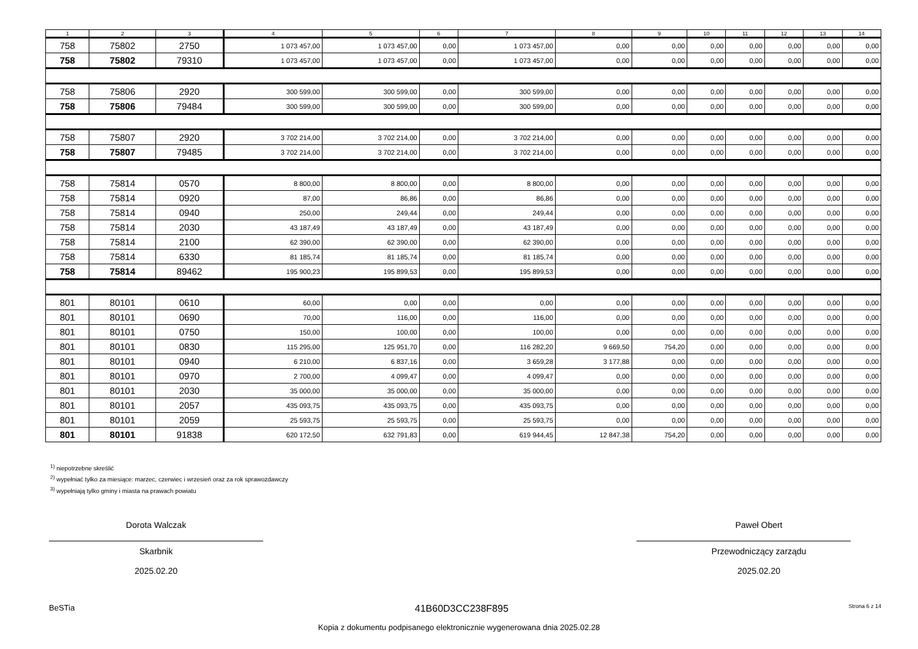| 1 | 2 | 3 | 4 | 5 | 6 | 7 | 8 | 9 | 10 | 11 | 12 | 13 | 14 |
| --- | --- | --- | --- | --- | --- | --- | --- | --- | --- | --- | --- | --- | --- |
| 758 | 75802 | 2750 | 1 073 457,00 | 1 073 457,00 | 0,00 | 1 073 457,00 | 0,00 | 0,00 | 0,00 | 0,00 | 0,00 | 0,00 | 0,00 |
| 758 | 75802 | 79310 | 1 073 457,00 | 1 073 457,00 | 0,00 | 1 073 457,00 | 0,00 | 0,00 | 0,00 | 0,00 | 0,00 | 0,00 | 0,00 |
| 758 | 75806 | 2920 | 300 599,00 | 300 599,00 | 0,00 | 300 599,00 | 0,00 | 0,00 | 0,00 | 0,00 | 0,00 | 0,00 | 0,00 |
| 758 | 75806 | 79484 | 300 599,00 | 300 599,00 | 0,00 | 300 599,00 | 0,00 | 0,00 | 0,00 | 0,00 | 0,00 | 0,00 | 0,00 |
| 758 | 75807 | 2920 | 3 702 214,00 | 3 702 214,00 | 0,00 | 3 702 214,00 | 0,00 | 0,00 | 0,00 | 0,00 | 0,00 | 0,00 | 0,00 |
| 758 | 75807 | 79485 | 3 702 214,00 | 3 702 214,00 | 0,00 | 3 702 214,00 | 0,00 | 0,00 | 0,00 | 0,00 | 0,00 | 0,00 | 0,00 |
| 758 | 75814 | 0570 | 8 800,00 | 8 800,00 | 0,00 | 8 800,00 | 0,00 | 0,00 | 0,00 | 0,00 | 0,00 | 0,00 | 0,00 |
| 758 | 75814 | 0920 | 87,00 | 86,86 | 0,00 | 86,86 | 0,00 | 0,00 | 0,00 | 0,00 | 0,00 | 0,00 | 0,00 |
| 758 | 75814 | 0940 | 250,00 | 249,44 | 0,00 | 249,44 | 0,00 | 0,00 | 0,00 | 0,00 | 0,00 | 0,00 | 0,00 |
| 758 | 75814 | 2030 | 43 187,49 | 43 187,49 | 0,00 | 43 187,49 | 0,00 | 0,00 | 0,00 | 0,00 | 0,00 | 0,00 | 0,00 |
| 758 | 75814 | 2100 | 62 390,00 | 62 390,00 | 0,00 | 62 390,00 | 0,00 | 0,00 | 0,00 | 0,00 | 0,00 | 0,00 | 0,00 |
| 758 | 75814 | 6330 | 81 185,74 | 81 185,74 | 0,00 | 81 185,74 | 0,00 | 0,00 | 0,00 | 0,00 | 0,00 | 0,00 | 0,00 |
| 758 | 75814 | 89462 | 195 900,23 | 195 899,53 | 0,00 | 195 899,53 | 0,00 | 0,00 | 0,00 | 0,00 | 0,00 | 0,00 | 0,00 |
| 801 | 80101 | 0610 | 60,00 | 0,00 | 0,00 | 0,00 | 0,00 | 0,00 | 0,00 | 0,00 | 0,00 | 0,00 | 0,00 |
| 801 | 80101 | 0690 | 70,00 | 116,00 | 0,00 | 116,00 | 0,00 | 0,00 | 0,00 | 0,00 | 0,00 | 0,00 | 0,00 |
| 801 | 80101 | 0750 | 150,00 | 100,00 | 0,00 | 100,00 | 0,00 | 0,00 | 0,00 | 0,00 | 0,00 | 0,00 | 0,00 |
| 801 | 80101 | 0830 | 115 295,00 | 125 951,70 | 0,00 | 116 282,20 | 9 669,50 | 754,20 | 0,00 | 0,00 | 0,00 | 0,00 | 0,00 |
| 801 | 80101 | 0940 | 6 210,00 | 6 837,16 | 0,00 | 3 659,28 | 3 177,88 | 0,00 | 0,00 | 0,00 | 0,00 | 0,00 | 0,00 |
| 801 | 80101 | 0970 | 2 700,00 | 4 099,47 | 0,00 | 4 099,47 | 0,00 | 0,00 | 0,00 | 0,00 | 0,00 | 0,00 | 0,00 |
| 801 | 80101 | 2030 | 35 000,00 | 35 000,00 | 0,00 | 35 000,00 | 0,00 | 0,00 | 0,00 | 0,00 | 0,00 | 0,00 | 0,00 |
| 801 | 80101 | 2057 | 435 093,75 | 435 093,75 | 0,00 | 435 093,75 | 0,00 | 0,00 | 0,00 | 0,00 | 0,00 | 0,00 | 0,00 |
| 801 | 80101 | 2059 | 25 593,75 | 25 593,75 | 0,00 | 25 593,75 | 0,00 | 0,00 | 0,00 | 0,00 | 0,00 | 0,00 | 0,00 |
| 801 | 80101 | 91838 | 620 172,50 | 632 791,83 | 0,00 | 619 944,45 | 12 847,38 | 754,20 | 0,00 | 0,00 | 0,00 | 0,00 | 0,00 |
<sup>1)</sup> niepotrzebne skreślić
<sup>2)</sup> wypełniać tylko za miesiące: marzec, czerwiec i wrzesień oraz za rok sprawozdawczy
<sup>3)</sup> wypełniają tylko gminy i miasta na prawach powiatu
Dorota Walczak
Skarbnik
2025.02.20
Paweł Obert
Przewodniczący zarządu
2025.02.20
BeSTia 41B60D3CC238F895 Strona 6 z 14
Kopia z dokumentu podpisanego elektronicznie wygenerowana dnia 2025.02.28